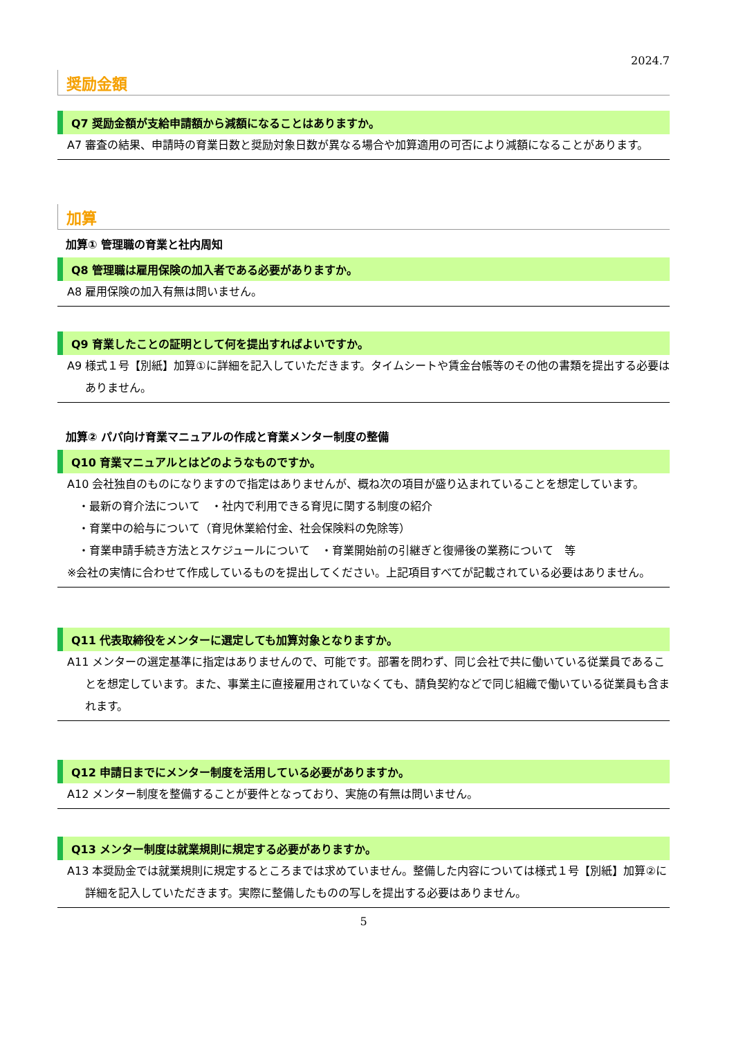2024.7
奨励金額
Q7 奨励金額が支給申請額から減額になることはありますか。
A7 審査の結果、申請時の育業日数と奨励対象日数が異なる場合や加算適用の可否により減額になることがあります。
加算
加算① 管理職の育業と社内周知
Q8 管理職は雇用保険の加入者である必要がありますか。
A8 雇用保険の加入有無は問いません。
Q9 育業したことの証明として何を提出すればよいですか。
A9 様式１号【別紙】加算①に詳細を記入していただきます。タイムシートや賃金台帳等のその他の書類を提出する必要はありません。
加算② パパ向け育業マニュアルの作成と育業メンター制度の整備
Q10 育業マニュアルとはどのようなものですか。
A10 会社独自のものになりますので指定はありませんが、概ね次の項目が盛り込まれていることを想定しています。
・最新の育介法について　・社内で利用できる育児に関する制度の紹介
・育業中の給与について（育児休業給付金、社会保険料の免除等）
・育業申請手続き方法とスケジュールについて　・育業開始前の引継ぎと復帰後の業務について　等
※会社の実情に合わせて作成しているものを提出してください。上記項目すべてが記載されている必要はありません。
Q11 代表取締役をメンターに選定しても加算対象となりますか。
A11 メンターの選定基準に指定はありませんので、可能です。部署を問わず、同じ会社で共に働いている従業員であることを想定しています。また、事業主に直接雇用されていなくても、請負契約などで同じ組織で働いている従業員も含まれます。
Q12 申請日までにメンター制度を活用している必要がありますか。
A12 メンター制度を整備することが要件となっており、実施の有無は問いません。
Q13 メンター制度は就業規則に規定する必要がありますか。
A13 本奨励金では就業規則に規定するところまでは求めていません。整備した内容については様式１号【別紙】加算②に詳細を記入していただきます。実際に整備したものの写しを提出する必要はありません。
5